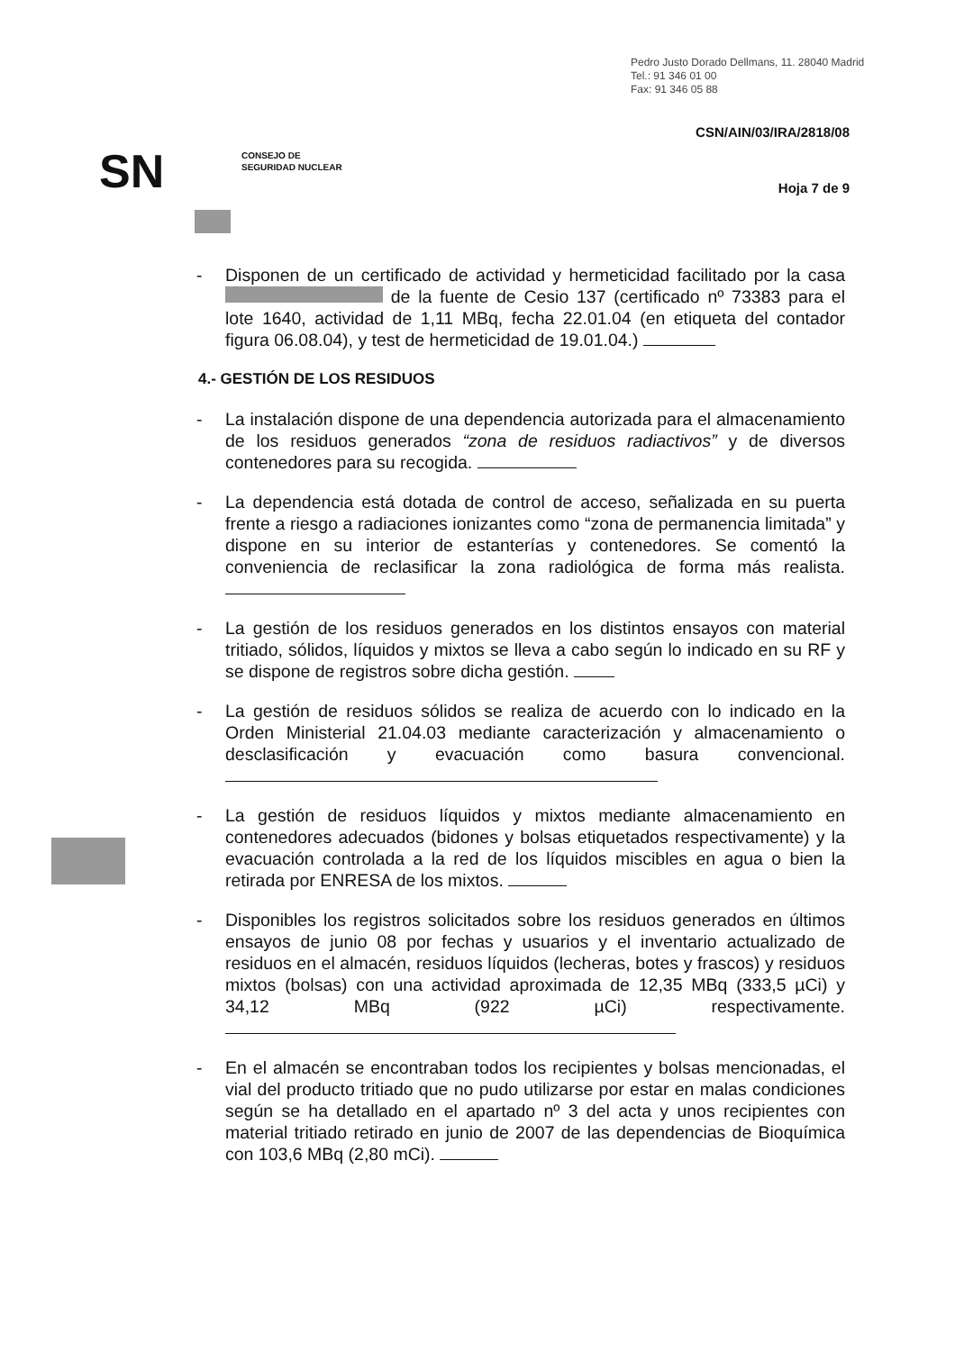Pedro Justo Dorado Dellmans, 11. 28040 Madrid
Tel.: 91 346 01 00
Fax: 91 346 05 88
CSN/AIN/03/IRA/2818/08
SN
CONSEJO DE
SEGURIDAD NUCLEAR
Hoja 7 de 9
- Disponen de un certificado de actividad y hermeticidad facilitado por la casa de la fuente de Cesio 137 (certificado nº 73383 para el lote 1640, actividad de 1,11 MBq, fecha 22.01.04 (en etiqueta del contador figura 06.08.04), y test de hermeticidad de 19.01.04.)
4.- GESTIÓN DE LOS RESIDUOS
- La instalación dispone de una dependencia autorizada para el almacenamiento de los residuos generados “zona de residuos radiactivos” y de diversos contenedores para su recogida.
- La dependencia está dotada de control de acceso, señalizada en su puerta frente a riesgo a radiaciones ionizantes como “zona de permanencia limitada” y dispone en su interior de estanterías y contenedores. Se comentó la conveniencia de reclasificar la zona radiológica de forma más realista.
- La gestión de los residuos generados en los distintos ensayos con material tritiado, sólidos, líquidos y mixtos se lleva a cabo según lo indicado en su RF y se dispone de registros sobre dicha gestión.
- La gestión de residuos sólidos se realiza de acuerdo con lo indicado en la Orden Ministerial 21.04.03 mediante caracterización y almacenamiento o desclasificación y evacuación como basura convencional.
- La gestión de residuos líquidos y mixtos mediante almacenamiento en contenedores adecuados (bidones y bolsas etiquetados respectivamente) y la evacuación controlada a la red de los líquidos miscibles en agua o bien la retirada por ENRESA de los mixtos.
- Disponibles los registros solicitados sobre los residuos generados en últimos ensayos de junio 08 por fechas y usuarios y el inventario actualizado de residuos en el almacén, residuos líquidos (lecheras, botes y frascos) y residuos mixtos (bolsas) con una actividad aproximada de 12,35 MBq (333,5 µCi) y 34,12 MBq (922 µCi) respectivamente.
- En el almacén se encontraban todos los recipientes y bolsas mencionadas, el vial del producto tritiado que no pudo utilizarse por estar en malas condiciones según se ha detallado en el apartado nº 3 del acta y unos recipientes con material tritiado retirado en junio de 2007 de las dependencias de Bioquímica con 103,6 MBq (2,80 mCi).